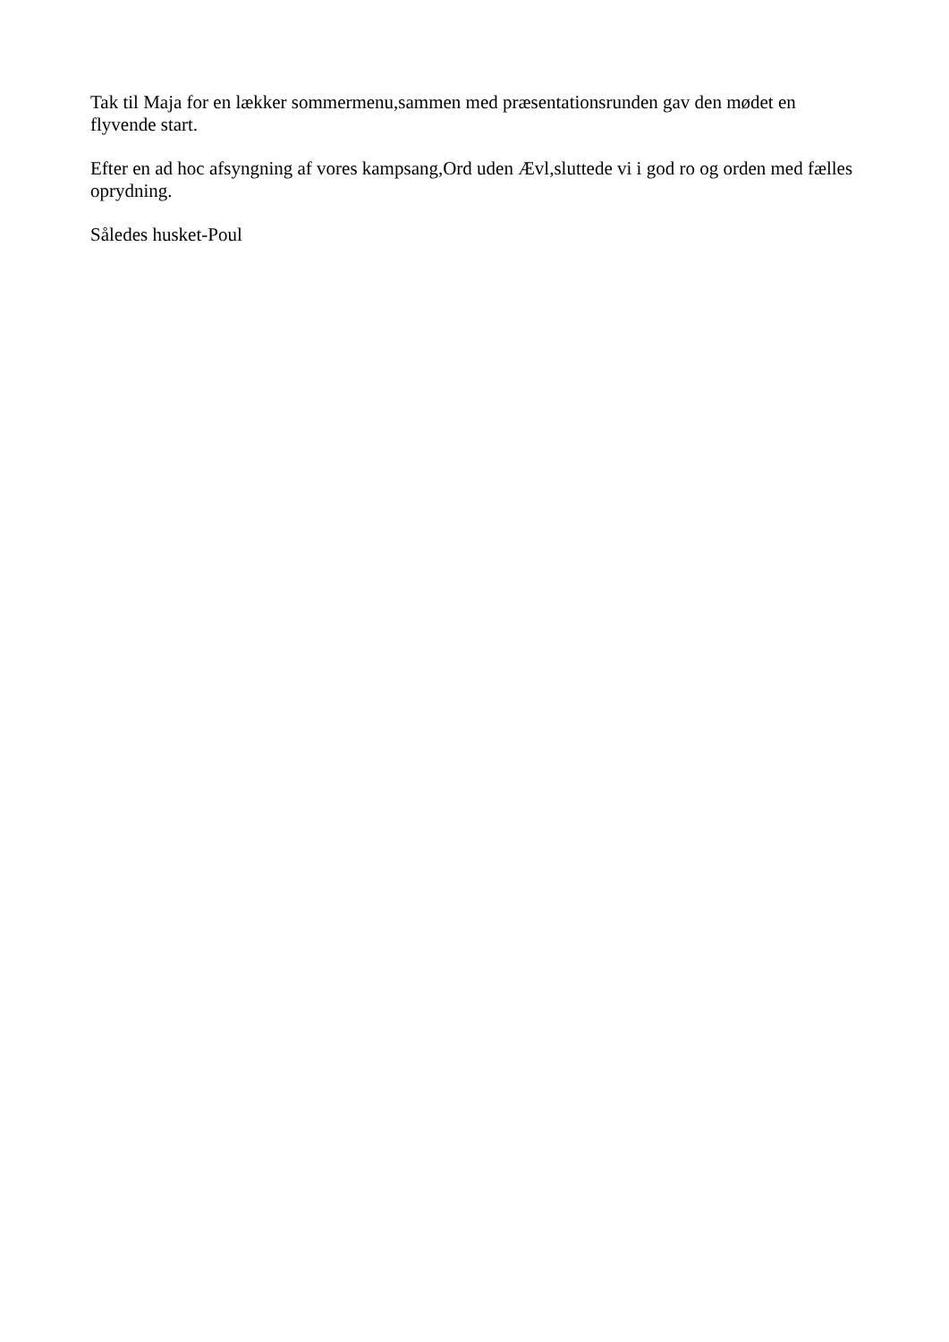Tak til Maja for en lækker sommermenu,sammen med præsentationsrunden gav den mødet en flyvende start.
Efter en ad hoc afsyngning af vores kampsang,Ord uden Ævl,sluttede vi i god ro og orden med fælles oprydning.
Således husket-Poul